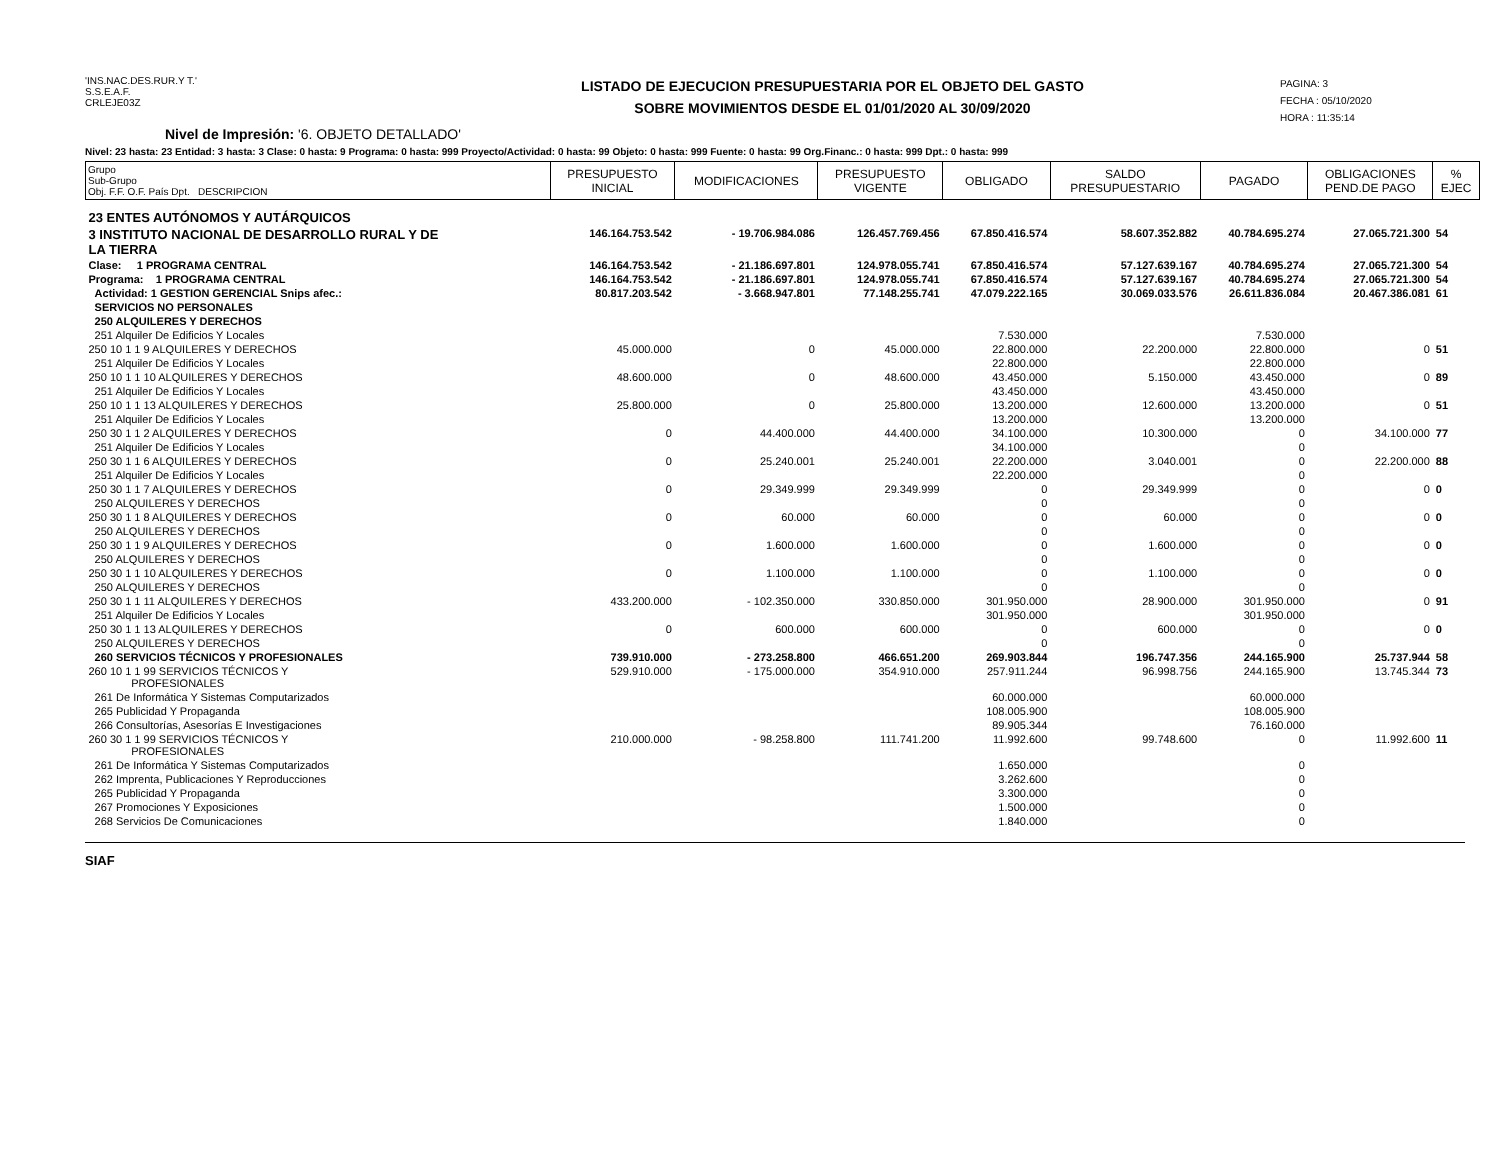'INS.NAC.DES.RUR.Y T.'
S.S.E.A.F.
CRLEJE03Z
LISTADO DE EJECUCION PRESUPUESTARIA POR EL OBJETO DEL GASTO
SOBRE MOVIMIENTOS DESDE EL 01/01/2020 AL 30/09/2020
PAGINA: 3
FECHA : 05/10/2020
HORA : 11:35:14
Nivel de Impresión: '6. OBJETO DETALLADO'
Nivel: 23 hasta: 23 Entidad: 3 hasta: 3 Clase: 0 hasta: 9 Programa: 0 hasta: 999 Proyecto/Actividad: 0 hasta: 99 Objeto: 0 hasta: 999 Fuente: 0 hasta: 99 Org.Financ.: 0 hasta: 999 Dpt.: 0 hasta: 999
| Grupo Sub-Grupo Obj. F.F. O.F. País Dpt. DESCRIPCION | PRESUPUESTO INICIAL | MODIFICACIONES | PRESUPUESTO VIGENTE | OBLIGADO | SALDO PRESUPUESTARIO | PAGADO | OBLIGACIONES PEND.DE PAGO | % EJEC |
| --- | --- | --- | --- | --- | --- | --- | --- | --- |
| 23 ENTES AUTÓNOMOS Y AUTÁRQUICOS | | | | | | | | |
| 3 INSTITUTO NACIONAL DE DESARROLLO RURAL Y DE LA TIERRA | 146.164.753.542 | - 19.706.984.086 | 126.457.769.456 | 67.850.416.574 | 58.607.352.882 | 40.784.695.274 | 27.065.721.300 | 54 |
| Clase: 1 PROGRAMA CENTRAL | 146.164.753.542 | - 21.186.697.801 | 124.978.055.741 | 67.850.416.574 | 57.127.639.167 | 40.784.695.274 | 27.065.721.300 | 54 |
| Programa: 1 PROGRAMA CENTRAL | 146.164.753.542 | - 21.186.697.801 | 124.978.055.741 | 67.850.416.574 | 57.127.639.167 | 40.784.695.274 | 27.065.721.300 | 54 |
| Actividad: 1 GESTION GERENCIAL Snips afec.: | 80.817.203.542 | - 3.668.947.801 | 77.148.255.741 | 47.079.222.165 | 30.069.033.576 | 26.611.836.084 | 20.467.386.081 | 61 |
| SERVICIOS NO PERSONALES | | | | | | | | |
| 250 ALQUILERES Y DERECHOS | | | | | | | | |
| 251 Alquiler De Edificios Y Locales | | | | 7.530.000 | | 7.530.000 | | |
| 250 10 1 1 9 ALQUILERES Y DERECHOS | 45.000.000 | 0 | 45.000.000 | 22.800.000 | 22.200.000 | 22.800.000 | 0 | 51 |
| 251 Alquiler De Edificios Y Locales | | | | 22.800.000 | | 22.800.000 | | |
| 250 10 1 1 10 ALQUILERES Y DERECHOS | 48.600.000 | 0 | 48.600.000 | 43.450.000 | 5.150.000 | 43.450.000 | 0 | 89 |
| 251 Alquiler De Edificios Y Locales | | | | 43.450.000 | | 43.450.000 | | |
| 250 10 1 1 13 ALQUILERES Y DERECHOS | 25.800.000 | 0 | 25.800.000 | 13.200.000 | 12.600.000 | 13.200.000 | 0 | 51 |
| 251 Alquiler De Edificios Y Locales | | | | 13.200.000 | | 13.200.000 | | |
| 250 30 1 1 2 ALQUILERES Y DERECHOS | 0 | 44.400.000 | 44.400.000 | 34.100.000 | 10.300.000 | 0 | 34.100.000 | 77 |
| 251 Alquiler De Edificios Y Locales | | | | 34.100.000 | | 0 | | |
| 250 30 1 1 6 ALQUILERES Y DERECHOS | 0 | 25.240.001 | 25.240.001 | 22.200.000 | 3.040.001 | 0 | 22.200.000 | 88 |
| 251 Alquiler De Edificios Y Locales | | | | 22.200.000 | | 0 | | |
| 250 30 1 1 7 ALQUILERES Y DERECHOS | 0 | 29.349.999 | 29.349.999 | 0 | 29.349.999 | 0 | 0 | 0 |
| 250 ALQUILERES Y DERECHOS | | | | 0 | | 0 | | |
| 250 30 1 1 8 ALQUILERES Y DERECHOS | 0 | 60.000 | 60.000 | 0 | 60.000 | 0 | 0 | 0 |
| 250 ALQUILERES Y DERECHOS | | | | 0 | | 0 | | |
| 250 30 1 1 9 ALQUILERES Y DERECHOS | 0 | 1.600.000 | 1.600.000 | 0 | 1.600.000 | 0 | 0 | 0 |
| 250 ALQUILERES Y DERECHOS | | | | 0 | | 0 | | |
| 250 30 1 1 10 ALQUILERES Y DERECHOS | 0 | 1.100.000 | 1.100.000 | 0 | 1.100.000 | 0 | 0 | 0 |
| 250 ALQUILERES Y DERECHOS | | | | 0 | | 0 | | |
| 250 30 1 1 11 ALQUILERES Y DERECHOS | 433.200.000 | - 102.350.000 | 330.850.000 | 301.950.000 | 28.900.000 | 301.950.000 | 0 | 91 |
| 251 Alquiler De Edificios Y Locales | | | | 301.950.000 | | 301.950.000 | | |
| 250 30 1 1 13 ALQUILERES Y DERECHOS | 0 | 600.000 | 600.000 | 0 | 600.000 | 0 | 0 | 0 |
| 250 ALQUILERES Y DERECHOS | | | | 0 | | 0 | | |
| 260 SERVICIOS TÉCNICOS Y PROFESIONALES | 739.910.000 | - 273.258.800 | 466.651.200 | 269.903.844 | 196.747.356 | 244.165.900 | 25.737.944 | 58 |
| 260 10 1 1 99 SERVICIOS TÉCNICOS Y PROFESIONALES | 529.910.000 | - 175.000.000 | 354.910.000 | 257.911.244 | 96.998.756 | 244.165.900 | 13.745.344 | 73 |
| 261 De Informática Y Sistemas Computarizados | | | | 60.000.000 | | 60.000.000 | | |
| 265 Publicidad Y Propaganda | | | | 108.005.900 | | 108.005.900 | | |
| 266 Consultorías, Asesorías E Investigaciones | | | | 89.905.344 | | 76.160.000 | | |
| 260 30 1 1 99 SERVICIOS TÉCNICOS Y PROFESIONALES | 210.000.000 | - 98.258.800 | 111.741.200 | 11.992.600 | 99.748.600 | 0 | 11.992.600 | 11 |
| 261 De Informática Y Sistemas Computarizados | | | | 1.650.000 | | 0 | | |
| 262 Imprenta, Publicaciones Y Reproducciones | | | | 3.262.600 | | 0 | | |
| 265 Publicidad Y Propaganda | | | | 3.300.000 | | 0 | | |
| 267 Promociones Y Exposiciones | | | | 1.500.000 | | 0 | | |
| 268 Servicios De Comunicaciones | | | | 1.840.000 | | 0 | | |
SIAF